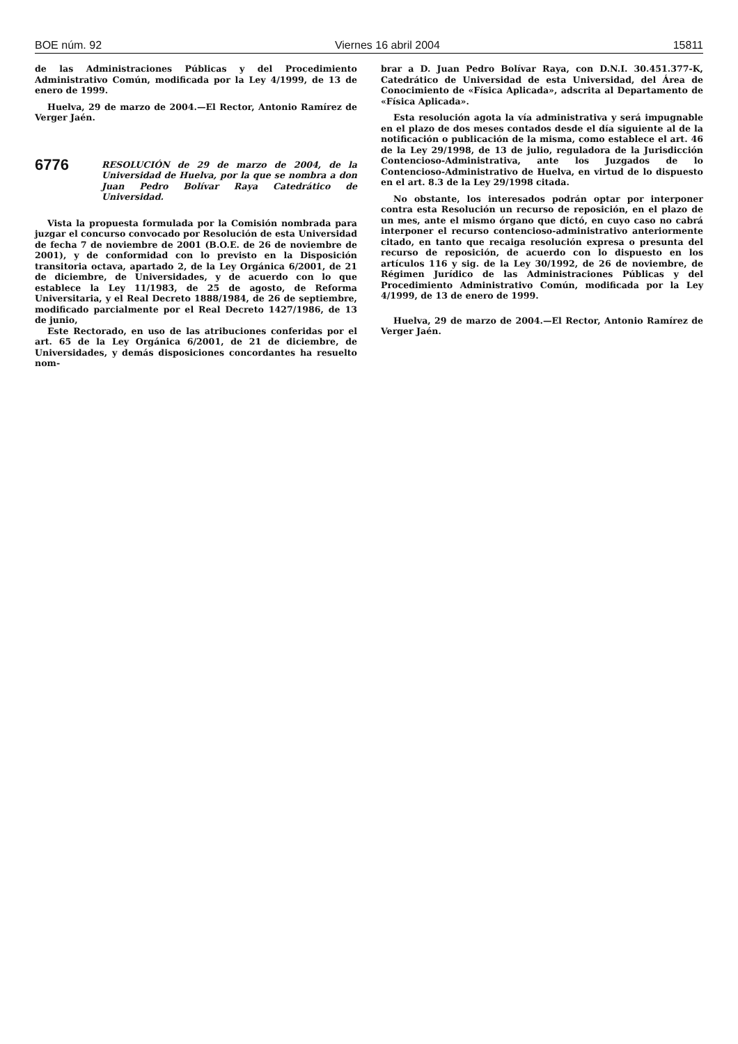BOE núm. 92 Viernes 16 abril 2004 15811
de las Administraciones Públicas y del Procedimiento Administrativo Común, modificada por la Ley 4/1999, de 13 de enero de 1999.
Huelva, 29 de marzo de 2004.—El Rector, Antonio Ramírez de Verger Jaén.
6776
RESOLUCIÓN de 29 de marzo de 2004, de la Universidad de Huelva, por la que se nombra a don Juan Pedro Bolívar Raya Catedrático de Universidad.
Vista la propuesta formulada por la Comisión nombrada para juzgar el concurso convocado por Resolución de esta Universidad de fecha 7 de noviembre de 2001 (B.O.E. de 26 de noviembre de 2001), y de conformidad con lo previsto en la Disposición transitoria octava, apartado 2, de la Ley Orgánica 6/2001, de 21 de diciembre, de Universidades, y de acuerdo con lo que establece la Ley 11/1983, de 25 de agosto, de Reforma Universitaria, y el Real Decreto 1888/1984, de 26 de septiembre, modificado parcialmente por el Real Decreto 1427/1986, de 13 de junio,
Este Rectorado, en uso de las atribuciones conferidas por el art. 65 de la Ley Orgánica 6/2001, de 21 de diciembre, de Universidades, y demás disposiciones concordantes ha resuelto nom-
brar a D. Juan Pedro Bolívar Raya, con D.N.I. 30.451.377-K, Catedrático de Universidad de esta Universidad, del Área de Conocimiento de «Física Aplicada», adscrita al Departamento de «Física Aplicada».
Esta resolución agota la vía administrativa y será impugnable en el plazo de dos meses contados desde el día siguiente al de la notificación o publicación de la misma, como establece el art. 46 de la Ley 29/1998, de 13 de julio, reguladora de la Jurisdicción Contencioso-Administrativa, ante los Juzgados de lo Contencioso-Administrativo de Huelva, en virtud de lo dispuesto en el art. 8.3 de la Ley 29/1998 citada.
No obstante, los interesados podrán optar por interponer contra esta Resolución un recurso de reposición, en el plazo de un mes, ante el mismo órgano que dictó, en cuyo caso no cabrá interponer el recurso contencioso-administrativo anteriormente citado, en tanto que recaiga resolución expresa o presunta del recurso de reposición, de acuerdo con lo dispuesto en los artículos 116 y sig. de la Ley 30/1992, de 26 de noviembre, de Régimen Jurídico de las Administraciones Públicas y del Procedimiento Administrativo Común, modificada por la Ley 4/1999, de 13 de enero de 1999.
Huelva, 29 de marzo de 2004.—El Rector, Antonio Ramírez de Verger Jaén.